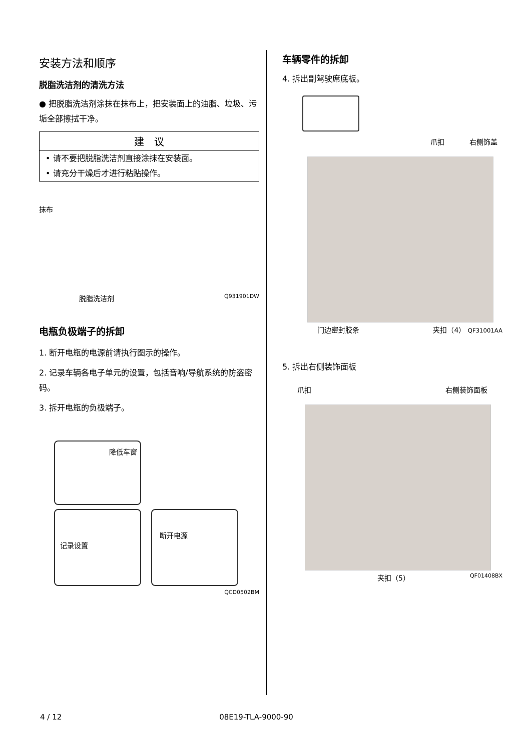安装方法和顺序
脱脂洗洁剂的清洗方法
● 把脱脂洗洁剂涂抹在抹布上，把安装面上的油脂、垃圾、污垢全部擦拭干净。
建　议
• 请不要把脱脂洗洁剂直接涂抹在安装面。
• 请充分干燥后才进行粘贴操作。
抹布
脱脂洗洁剂 Q931901DW
电瓶负极端子的拆卸
1. 断开电瓶的电源前请执行图示的操作。
2. 记录车辆各电子单元的设置，包括音响/导航系统的防盗密码。
3. 拆开电瓶的负极端子。
降低车窗
记录设置
断开电源
QCD0502BM
车辆零件的拆卸
4. 拆出副驾驶席底板。
爪扣 右侧饰盖
门边密封胶条 夹扣（4） QF31001AA
5. 拆出右侧装饰面板
爪扣 右侧装饰面板
夹扣（5） QF01408BX
4 / 12 08E19-TLA-9000-90